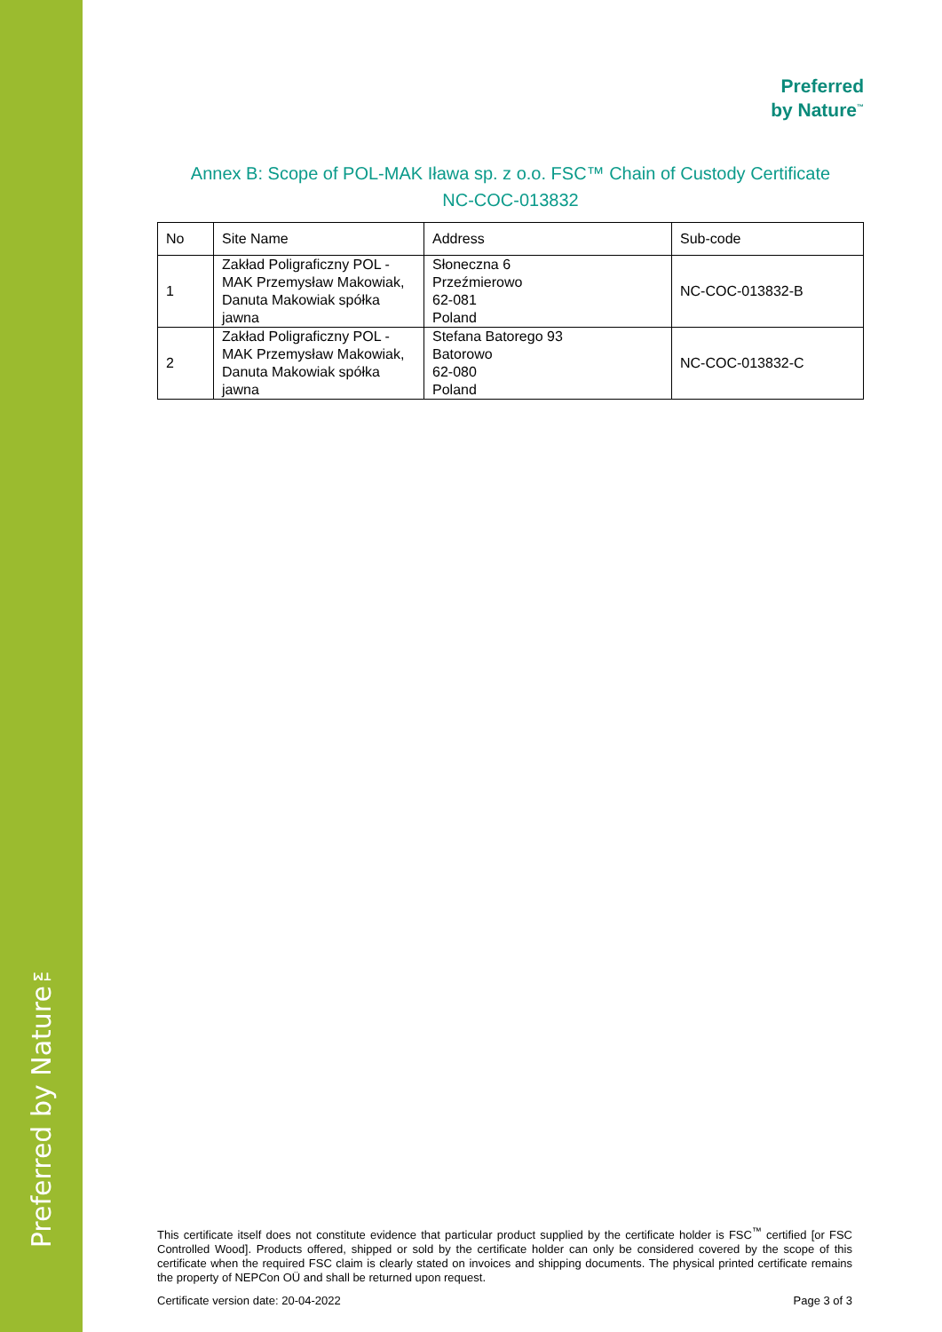Preferred by Nature™
Preferred
by Nature<sup>™</sup>
Annex B: Scope of POL-MAK Iława sp. z o.o. FSC™ Chain of Custody Certificate
NC-COC-013832
| No | Site Name | Address | Sub-code |
| --- | --- | --- | --- |
| 1 | Zakład Poligraficzny POL - MAK Przemysław Makowiak, Danuta Makowiak spółka jawna | Słoneczna 6 Przeźmierowo 62-081 Poland | NC-COC-013832-B |
| 2 | Zakład Poligraficzny POL - MAK Przemysław Makowiak, Danuta Makowiak spółka jawna | Stefana Batorego 93 Batorowo 62-080 Poland | NC-COC-013832-C |
This certificate itself does not constitute evidence that particular product supplied by the certificate holder is FSC<sup>™</sup> certified [or FSC Controlled Wood]. Products offered, shipped or sold by the certificate holder can only be considered covered by the scope of this certificate when the required FSC claim is clearly stated on invoices and shipping documents. The physical printed certificate remains the property of NEPCon OÜ and shall be returned upon request.
Certificate version date: 20-04-2022 Page 3 of 3